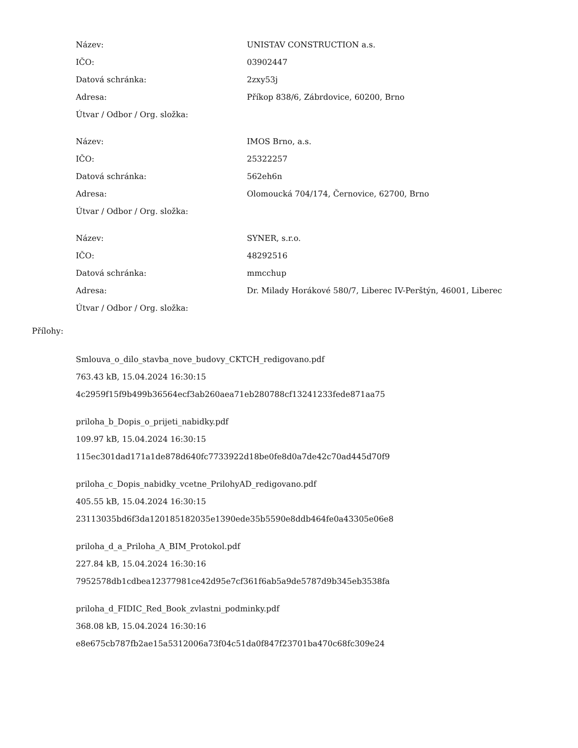| Název: | UNISTAV CONSTRUCTION a.s. |
| IČO: | 03902447 |
| Datová schránka: | 2zxy53j |
| Adresa: | Příkop 838/6, Zábrdovice, 60200, Brno |
| Útvar / Odbor / Org. složka: | |
| Název: | IMOS Brno, a.s. |
| IČO: | 25322257 |
| Datová schránka: | 562eh6n |
| Adresa: | Olomoucká 704/174, Černovice, 62700, Brno |
| Útvar / Odbor / Org. složka: | |
| Název: | SYNER, s.r.o. |
| IČO: | 48292516 |
| Datová schránka: | mmcchup |
| Adresa: | Dr. Milady Horákové 580/7, Liberec IV-Perštýn, 46001, Liberec |
| Útvar / Odbor / Org. složka: | |
Přílohy:
Smlouva_o_dilo_stavba_nove_budovy_CKTCH_redigovano.pdf
763.43 kB, 15.04.2024 16:30:15
4c2959f15f9b499b36564ecf3ab260aea71eb280788cf13241233fede871aa75
priloha_b_Dopis_o_prijeti_nabidky.pdf
109.97 kB, 15.04.2024 16:30:15
115ec301dad171a1de878d640fc7733922d18be0fe8d0a7de42c70ad445d70f9
priloha_c_Dopis_nabidky_vcetne_PrilohyAD_redigovano.pdf
405.55 kB, 15.04.2024 16:30:15
23113035bd6f3da120185182035e1390ede35b5590e8ddb464fe0a43305e06e8
priloha_d_a_Priloha_A_BIM_Protokol.pdf
227.84 kB, 15.04.2024 16:30:16
7952578db1cdbea12377981ce42d95e7cf361f6ab5a9de5787d9b345eb3538fa
priloha_d_FIDIC_Red_Book_zvlastni_podminky.pdf
368.08 kB, 15.04.2024 16:30:16
e8e675cb787fb2ae15a5312006a73f04c51da0f847f23701ba470c68fc309e24